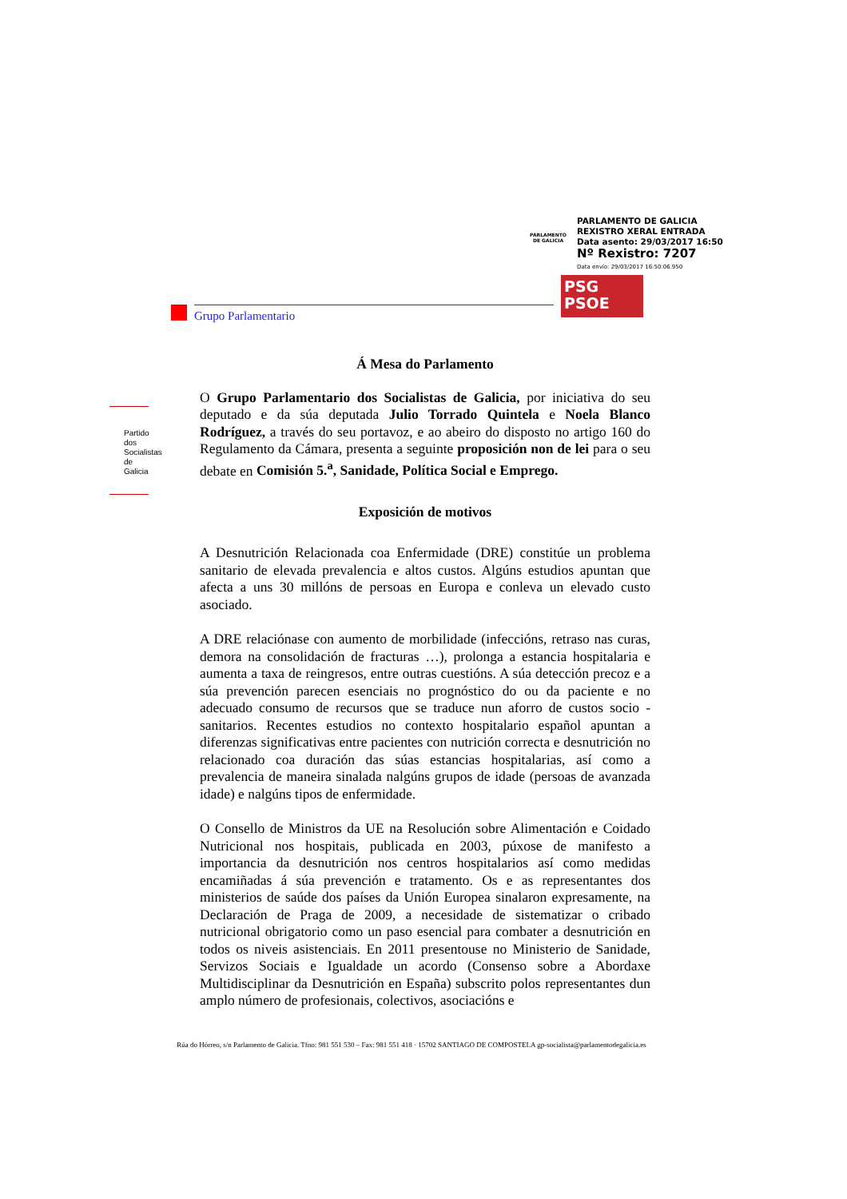PARLAMENTO
DE GALICIA
PARLAMENTO DE GALICIA
REXISTRO XERAL ENTRADA
Data asento: 29/03/2017 16:50
Nº Rexistro: 7207
Data envío: 29/03/2017 16:50:06.950
PSG
PSOE
Grupo Parlamentario
Partido dos Socialistas de Galicia
Á Mesa do Parlamento
O Grupo Parlamentario dos Socialistas de Galicia, por iniciativa do seu deputado e da súa deputada Julio Torrado Quintela e Noela Blanco Rodríguez, a través do seu portavoz, e ao abeiro do disposto no artigo 160 do Regulamento da Cámara, presenta a seguinte proposición non de lei para o seu debate en Comisión 5.<sup>a</sup>, Sanidade, Política Social e Emprego.
Exposición de motivos
A Desnutrición Relacionada coa Enfermidade (DRE) constitúe un problema sanitario de elevada prevalencia e altos custos. Algúns estudios apuntan que afecta a uns 30 millóns de persoas en Europa e conleva un elevado custo asociado.
A DRE relaciónase con aumento de morbilidade (infeccións, retraso nas curas, demora na consolidación de fracturas …), prolonga a estancia hospitalaria e aumenta a taxa de reingresos, entre outras cuestións. A súa detección precoz e a súa prevención parecen esenciais no prognóstico do ou da paciente e no adecuado consumo de recursos que se traduce nun aforro de custos socio - sanitarios. Recentes estudios no contexto hospitalario español apuntan a diferenzas significativas entre pacientes con nutrición correcta e desnutrición no relacionado coa duración das súas estancias hospitalarias, así como a prevalencia de maneira sinalada nalgúns grupos de idade (persoas de avanzada idade) e nalgúns tipos de enfermidade.
O Consello de Ministros da UE na Resolución sobre Alimentación e Coidado Nutricional nos hospitais, publicada en 2003, púxose de manifesto a importancia da desnutrición nos centros hospitalarios así como medidas encamiñadas á súa prevención e tratamento. Os e as representantes dos ministerios de saúde dos países da Unión Europea sinalaron expresamente, na Declaración de Praga de 2009, a necesidade de sistematizar o cribado nutricional obrigatorio como un paso esencial para combater a desnutrición en todos os niveis asistenciais. En 2011 presentouse no Ministerio de Sanidade, Servizos Sociais e Igualdade un acordo (Consenso sobre a Abordaxe Multidisciplinar da Desnutrición en España) subscrito polos representantes dun amplo número de profesionais, colectivos, asociacións e
Rúa do Hórreo, s/n Parlamento de Galicia. Tfno: 981 551 530 – Fax: 981 551 418 · 15702 SANTIAGO DE COMPOSTELA gp-socialista@parlamentodegalicia.es